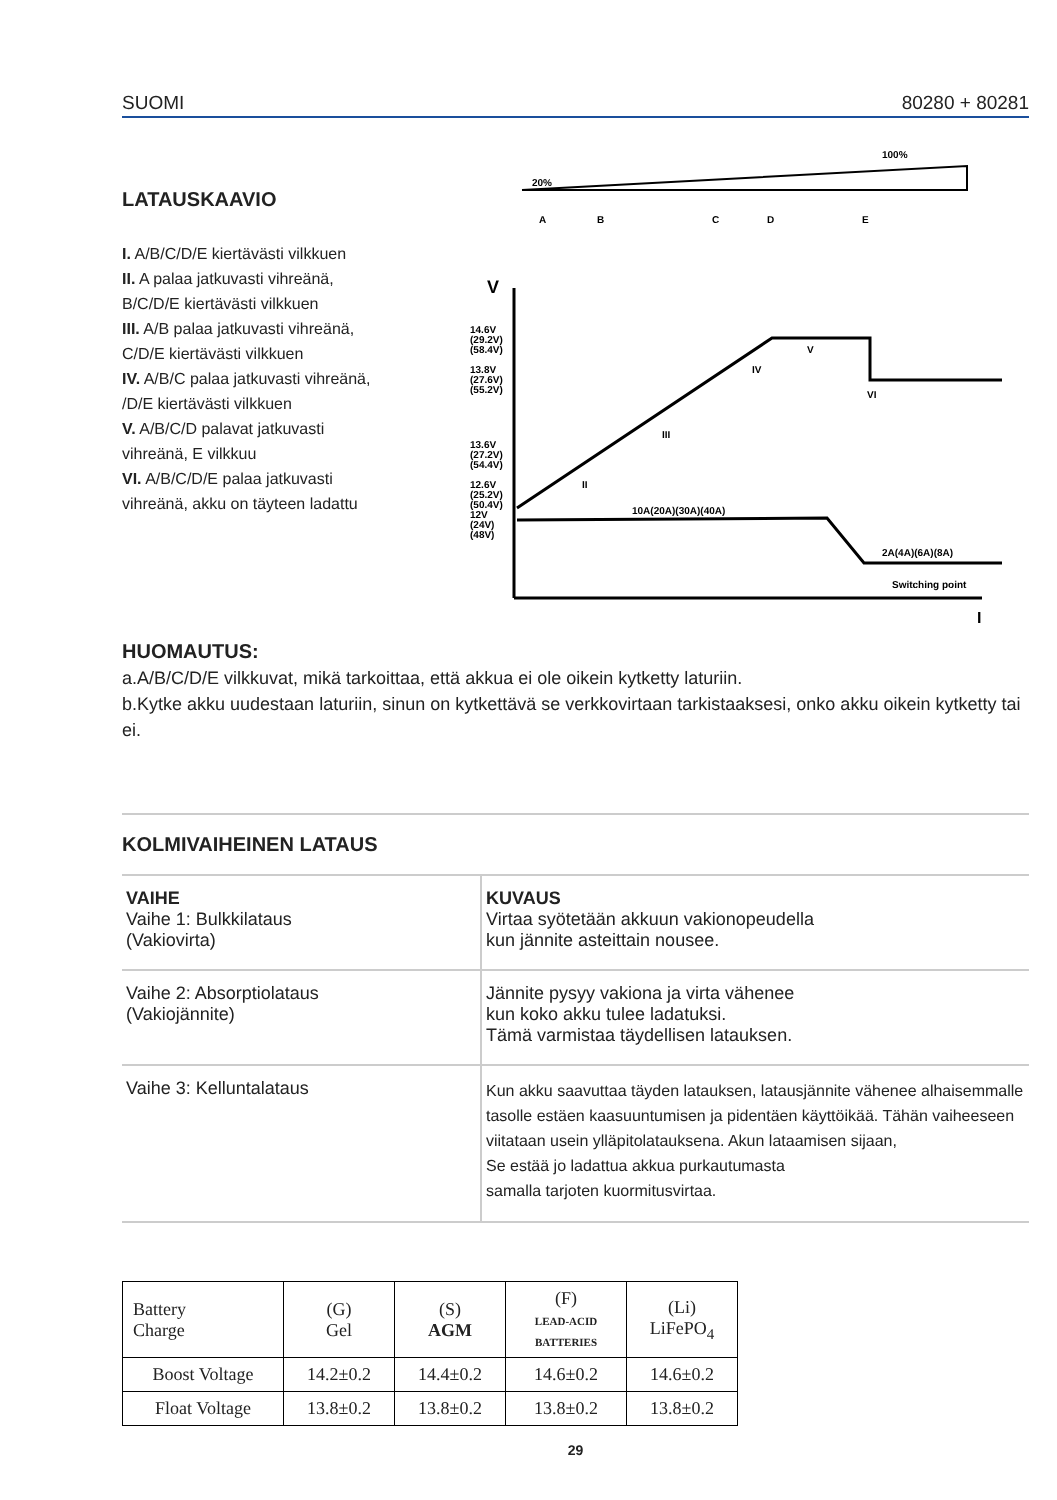SUOMI 80280 + 80281
LATAUSKAAVIO
I. A/B/C/D/E kiertävästi vilkkuen
II. A palaa jatkuvasti vihreänä,
B/C/D/E kiertävästi vilkkuen
III. A/B palaa jatkuvasti vihreänä,
C/D/E kiertävästi vilkkuen
IV. A/B/C palaa jatkuvasti vihreänä,
/D/E kiertävästi vilkkuen
V. A/B/C/D palavat jatkuvasti
vihreänä, E vilkkuu
VI. A/B/C/D/E palaa jatkuvasti
vihreänä, akku on täyteen ladattu
100%
20%
A
B
C
D
E
V
I
14.6V
(29.2V)
(58.4V)
13.8V
(27.6V)
(55.2V)
13.6V
(27.2V)
(54.4V)
12.6V
(25.2V)
(50.4V)
12V
(24V)
(48V)
10A(20A)(30A)(40A)
2A(4A)(6A)(8A)
Switching point
II
III
IV
V
VI
HUOMAUTUS:
a.A/B/C/D/E vilkkuvat, mikä tarkoittaa, että akkua ei ole oikein kytketty laturiin.
b.Kytke akku uudestaan laturiin, sinun on kytkettävä se verkkovirtaan tarkistaaksesi, onko akku oikein kytketty tai ei.
KOLMIVAIHEINEN LATAUS
| VAIHE Vaihe 1: Bulkkilataus (Vakiovirta) | KUVAUS Virtaa syötetään akkuun vakionopeudella kun jännite asteittain nousee. |
| Vaihe 2: Absorptiolataus (Vakiojännite) | Jännite pysyy vakiona ja virta vähenee kun koko akku tulee ladatuksi. Tämä varmistaa täydellisen latauksen. |
| Vaihe 3: Kelluntalataus | Kun akku saavuttaa täyden latauksen, latausjännite vähenee alhaisemmalle tasolle estäen kaasuuntumisen ja pidentäen käyttöikää. Tähän vaiheeseen viitataan usein ylläpitolatauksena. Akun lataamisen sijaan, Se estää jo ladattua akkua purkautumasta samalla tarjoten kuormitusvirtaa. |
| Battery Charge | (G) Gel | (S) AGM | (F) LEAD-ACID BATTERIES | (Li) LiFePO<sub>4</sub> |
| --- | --- | --- | --- | --- |
| Boost Voltage | 14.2±0.2 | 14.4±0.2 | 14.6±0.2 | 14.6±0.2 |
| Float Voltage | 13.8±0.2 | 13.8±0.2 | 13.8±0.2 | 13.8±0.2 |
29